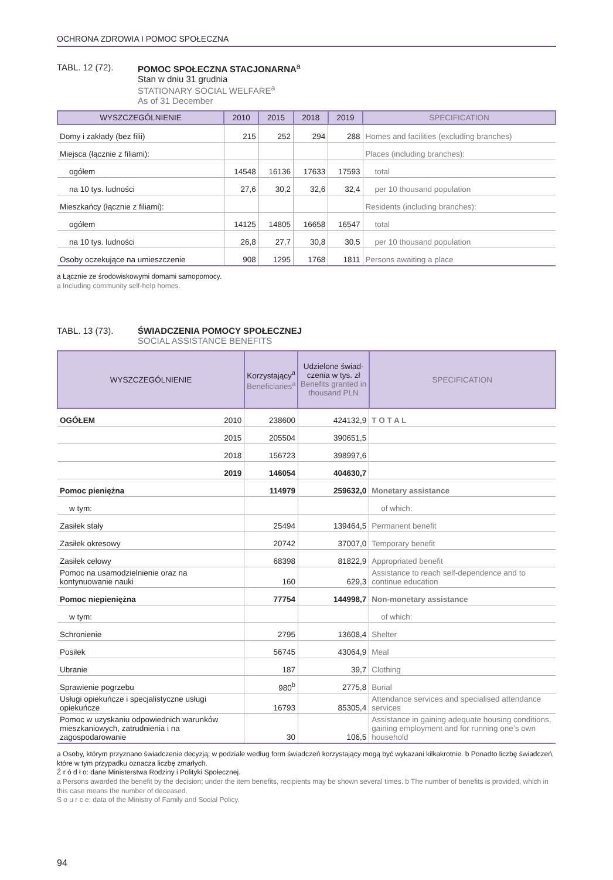OCHRONA ZDROWIA I POMOC SPOŁECZNA
TABL. 12 (72). POMOC SPOŁECZNA STACJONARNA<sup>a</sup>
Stan w dniu 31 grudnia
STATIONARY SOCIAL WELFARE<sup>a</sup>
As of 31 December
| WYSZCZEGÓLNIENIE | 2010 | 2015 | 2018 | 2019 | SPECIFICATION |
| --- | --- | --- | --- | --- | --- |
| Domy i zakłady (bez filii) | 215 | 252 | 294 | 288 | Homes and facilities (excluding branches) |
| Miejsca (łącznie z filiami): | | | | | Places (including branches): |
| ogółem | 14548 | 16136 | 17633 | 17593 | total |
| na 10 tys. ludności | 27,6 | 30,2 | 32,6 | 32,4 | per 10 thousand population |
| Mieszkańcy (łącznie z filiami): | | | | | Residents (including branches): |
| ogółem | 14125 | 14805 | 16658 | 16547 | total |
| na 10 tys. ludności | 26,8 | 27,7 | 30,8 | 30,5 | per 10 thousand population |
| Osoby oczekujące na umieszczenie | 908 | 1295 | 1768 | 1811 | Persons awaiting a place |
a Łącznie ze środowiskowymi domami samopomocy.
a Including community self-help homes.
TABL. 13 (73). ŚWIADCZENIA POMOCY SPOŁECZNEJ
SOCIAL ASSISTANCE BENEFITS
| WYSZCZEGÓLNIENIE | | Korzystający<sup>a</sup> Beneficiaries<sup>a</sup> | Udzielone świad-czenia w tys. zł Benefits granted in thousand PLN | SPECIFICATION |
| --- | --- | --- | --- | --- |
| OGÓŁEM | 2010 | 238600 | 424132,9 | T O T A L |
| | 2015 | 205504 | 390651,5 | |
| | 2018 | 156723 | 398997,6 | |
| | 2019 | 146054 | 404630,7 | |
| Pomoc pieniężna | | 114979 | 259632,0 | Monetary assistance |
| w tym: | | | | of which: |
| Zasiłek stały | | 25494 | 139464,5 | Permanent benefit |
| Zasiłek okresowy | | 20742 | 37007,0 | Temporary benefit |
| Zasiłek celowy | | 68398 | 81822,9 | Appropriated benefit |
| Pomoc na usamodzielnienie oraz na kontynuowanie nauki | | 160 | 629,3 | Assistance to reach self-dependence and to continue education |
| Pomoc niepieniężna | | 77754 | 144998,7 | Non-monetary assistance |
| w tym: | | | | of which: |
| Schronienie | | 2795 | 13608,4 | Shelter |
| Posiłek | | 56745 | 43064,9 | Meal |
| Ubranie | | 187 | 39,7 | Clothing |
| Sprawienie pogrzebu | | 980<sup>b</sup> | 2775,8 | Burial |
| Usługi opiekuńcze i specjalistyczne usługi opiekuńcze | | 16793 | 85305,4 | Attendance services and specialised attendance services |
| Pomoc w uzyskaniu odpowiednich warunków mieszkaniowych, zatrudnienia i na zagospodarowanie | | 30 | 106,5 | Assistance in gaining adequate housing conditions, gaining employment and for running one’s own household |
a Osoby, którym przyznano świadczenie decyzją; w podziale według form świadczeń korzystający mogą być wykazani kilkakrotnie. b Ponadto liczbę świadczeń, które w tym przypadku oznacza liczbę zmarłych.
Ź r ó d ł o: dane Ministerstwa Rodziny i Polityki Społecznej.
a Persons awarded the benefit by the decision; under the item benefits, recipients may be shown several times. b The number of benefits is provided, which in this case means the number of deceased.
S o u r c e: data of the Ministry of Family and Social Policy.
94